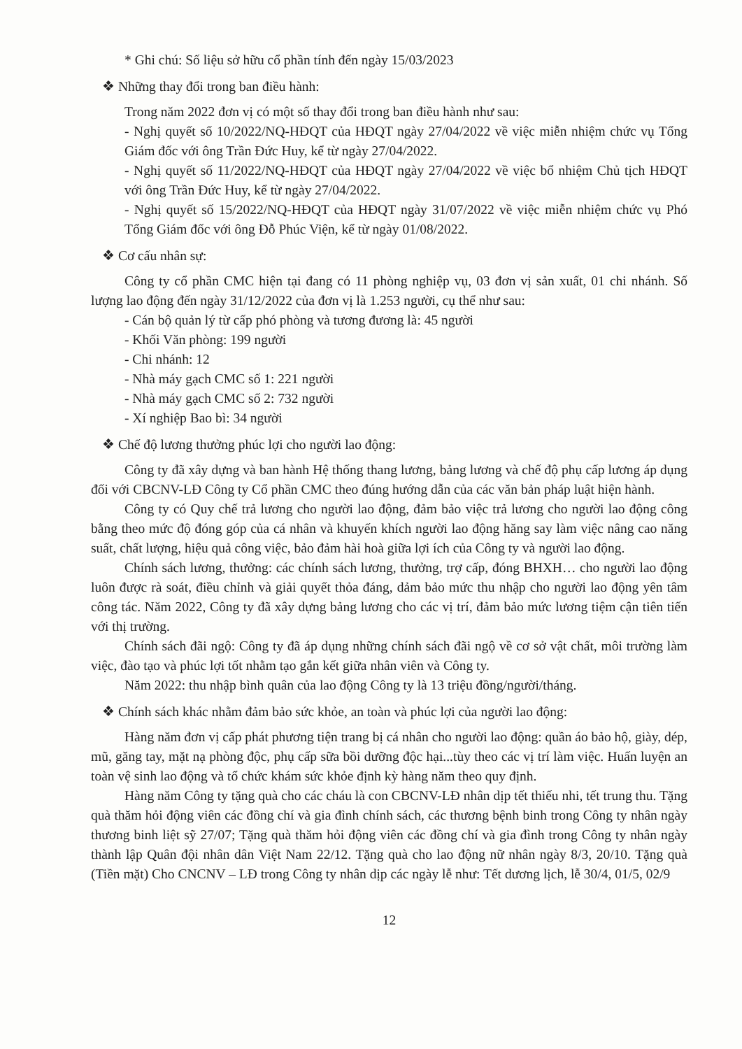* Ghi chú: Số liệu sở hữu cổ phần tính đến ngày 15/03/2023
❖ Những thay đổi trong ban điều hành:
Trong năm 2022 đơn vị có một số thay đổi trong ban điều hành như sau:
- Nghị quyết số 10/2022/NQ-HĐQT của HĐQT ngày 27/04/2022 về việc miễn nhiệm chức vụ Tổng Giám đốc với ông Trần Đức Huy, kể từ ngày 27/04/2022.
- Nghị quyết số 11/2022/NQ-HĐQT của HĐQT ngày 27/04/2022 về việc bổ nhiệm Chủ tịch HĐQT với ông Trần Đức Huy, kể từ ngày 27/04/2022.
- Nghị quyết số 15/2022/NQ-HĐQT của HĐQT ngày 31/07/2022 về việc miễn nhiệm chức vụ Phó Tổng Giám đốc với ông Đỗ Phúc Viện, kể từ ngày 01/08/2022.
❖ Cơ cấu nhân sự:
Công ty cổ phần CMC hiện tại đang có 11 phòng nghiệp vụ, 03 đơn vị sản xuất, 01 chi nhánh. Số lượng lao động đến ngày 31/12/2022 của đơn vị là 1.253 người, cụ thể như sau:
- Cán bộ quản lý từ cấp phó phòng và tương đương là: 45 người
- Khối Văn phòng: 199 người
- Chi nhánh: 12
- Nhà máy gạch CMC số 1: 221 người
- Nhà máy gạch CMC số 2: 732 người
- Xí nghiệp Bao bì: 34 người
❖ Chế độ lương thưởng phúc lợi cho người lao động:
Công ty đã xây dựng và ban hành Hệ thống thang lương, bảng lương và chế độ phụ cấp lương áp dụng đối với CBCNV-LĐ Công ty Cổ phần CMC theo đúng hướng dẫn của các văn bản pháp luật hiện hành.
Công ty có Quy chế trả lương cho người lao động, đảm bảo việc trả lương cho người lao động công bằng theo mức độ đóng góp của cá nhân và khuyến khích người lao động hăng say làm việc nâng cao năng suất, chất lượng, hiệu quả công việc, bảo đảm hài hoà giữa lợi ích của Công ty và người lao động.
Chính sách lương, thưởng: các chính sách lương, thưởng, trợ cấp, đóng BHXH… cho người lao động luôn được rà soát, điều chỉnh và giải quyết thỏa đáng, dảm bảo mức thu nhập cho người lao động yên tâm công tác. Năm 2022, Công ty đã xây dựng bảng lương cho các vị trí, đảm bảo mức lương tiệm cận tiên tiến với thị trường.
Chính sách đãi ngộ: Công ty đã áp dụng những chính sách đãi ngộ về cơ sở vật chất, môi trường làm việc, đào tạo và phúc lợi tốt nhằm tạo gắn kết giữa nhân viên và Công ty.
Năm 2022: thu nhập bình quân của lao động Công ty là 13 triệu đồng/người/tháng.
❖ Chính sách khác nhằm đảm bảo sức khỏe, an toàn và phúc lợi của người lao động:
Hàng năm đơn vị cấp phát phương tiện trang bị cá nhân cho người lao động: quần áo bảo hộ, giày, dép, mũ, găng tay, mặt nạ phòng độc, phụ cấp sữa bồi dưỡng độc hại...tùy theo các vị trí làm việc. Huấn luyện an toàn vệ sinh lao động và tổ chức khám sức khỏe định kỳ hàng năm theo quy định.
Hàng năm Công ty tặng quà cho các cháu là con CBCNV-LĐ nhân dịp tết thiếu nhi, tết trung thu. Tặng quà thăm hỏi động viên các đồng chí và gia đình chính sách, các thương bệnh binh trong Công ty nhân ngày thương binh liệt sỹ 27/07; Tặng quà thăm hỏi động viên các đồng chí và gia đình trong Công ty nhân ngày thành lập Quân đội nhân dân Việt Nam 22/12. Tặng quà cho lao động nữ nhân ngày 8/3, 20/10. Tặng quà (Tiền mặt) Cho CNCNV – LĐ trong Công ty nhân dịp các ngày lễ như: Tết dương lịch, lễ 30/4, 01/5, 02/9
12